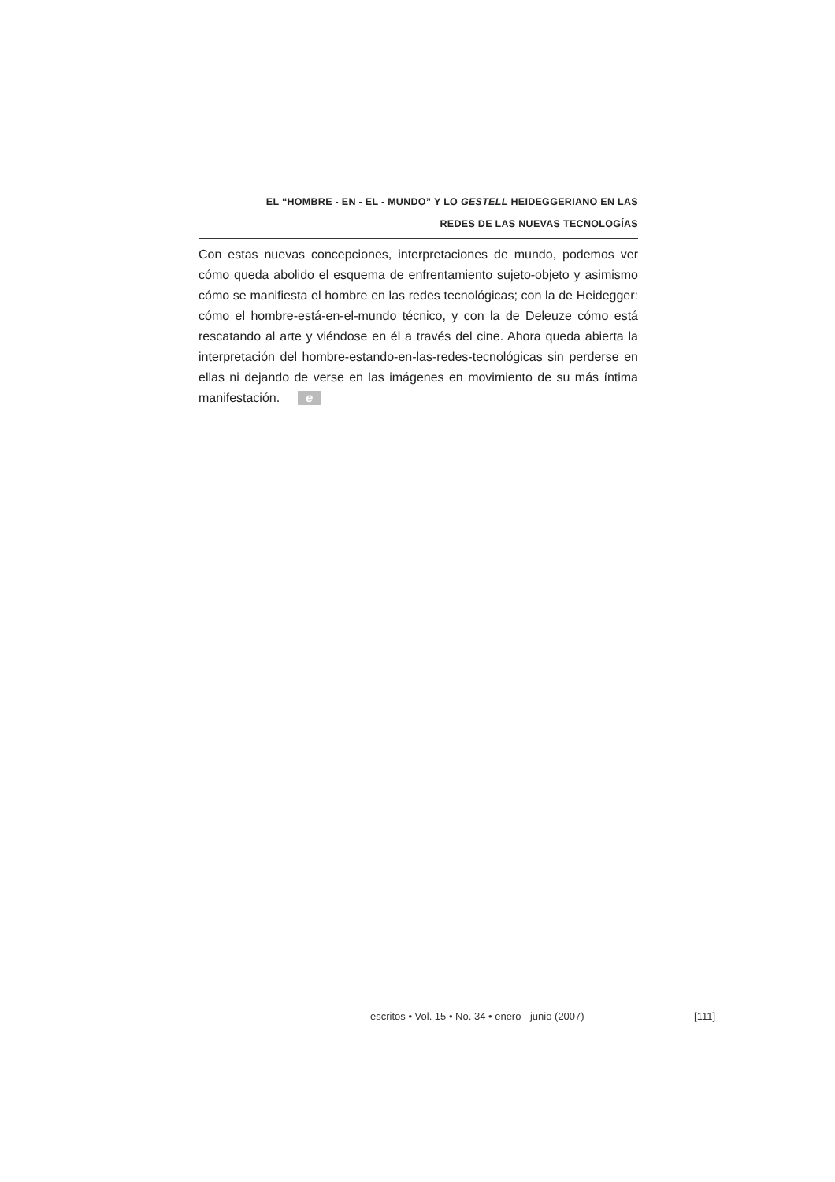EL “HOMBRE - EN - EL - MUNDO” Y LO GESTELL HEIDEGGERIANO EN LAS
REDES DE LAS NUEVAS TECNOLOGÍAS
Con estas nuevas concepciones, interpretaciones de mundo, podemos ver cómo queda abolido el esquema de enfrentamiento sujeto-objeto y asimismo cómo se manifiesta el hombre en las redes tecnológicas; con la de Heidegger: cómo el hombre-está-en-el-mundo técnico, y con la de Deleuze cómo está rescatando al arte y viéndose en él a través del cine. Ahora queda abierta la interpretación del hombre-estando-en-las-redes-tecnológicas sin perderse en ellas ni dejando de verse en las imágenes en movimiento de su más íntima manifestación. e
escritos • Vol. 15 • No. 34 • enero - junio (2007) [111]